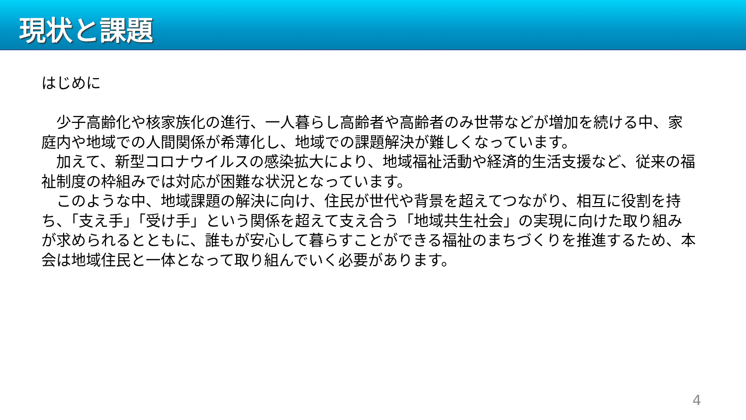現状と課題
はじめに
　少子高齢化や核家族化の進行、一人暮らし高齢者や高齢者のみ世帯などが増加を続ける中、家庭内や地域での人間関係が希薄化し、地域での課題解決が難しくなっています。
　加えて、新型コロナウイルスの感染拡大により、地域福祉活動や経済的生活支援など、従来の福祉制度の枠組みでは対応が困難な状況となっています。
　このような中、地域課題の解決に向け、住民が世代や背景を超えてつながり、相互に役割を持ち、「支え手」「受け手」という関係を超えて支え合う「地域共生社会」の実現に向けた取り組みが求められるとともに、誰もが安心して暮らすことができる福祉のまちづくりを推進するため、本会は地域住民と一体となって取り組んでいく必要があります。
4